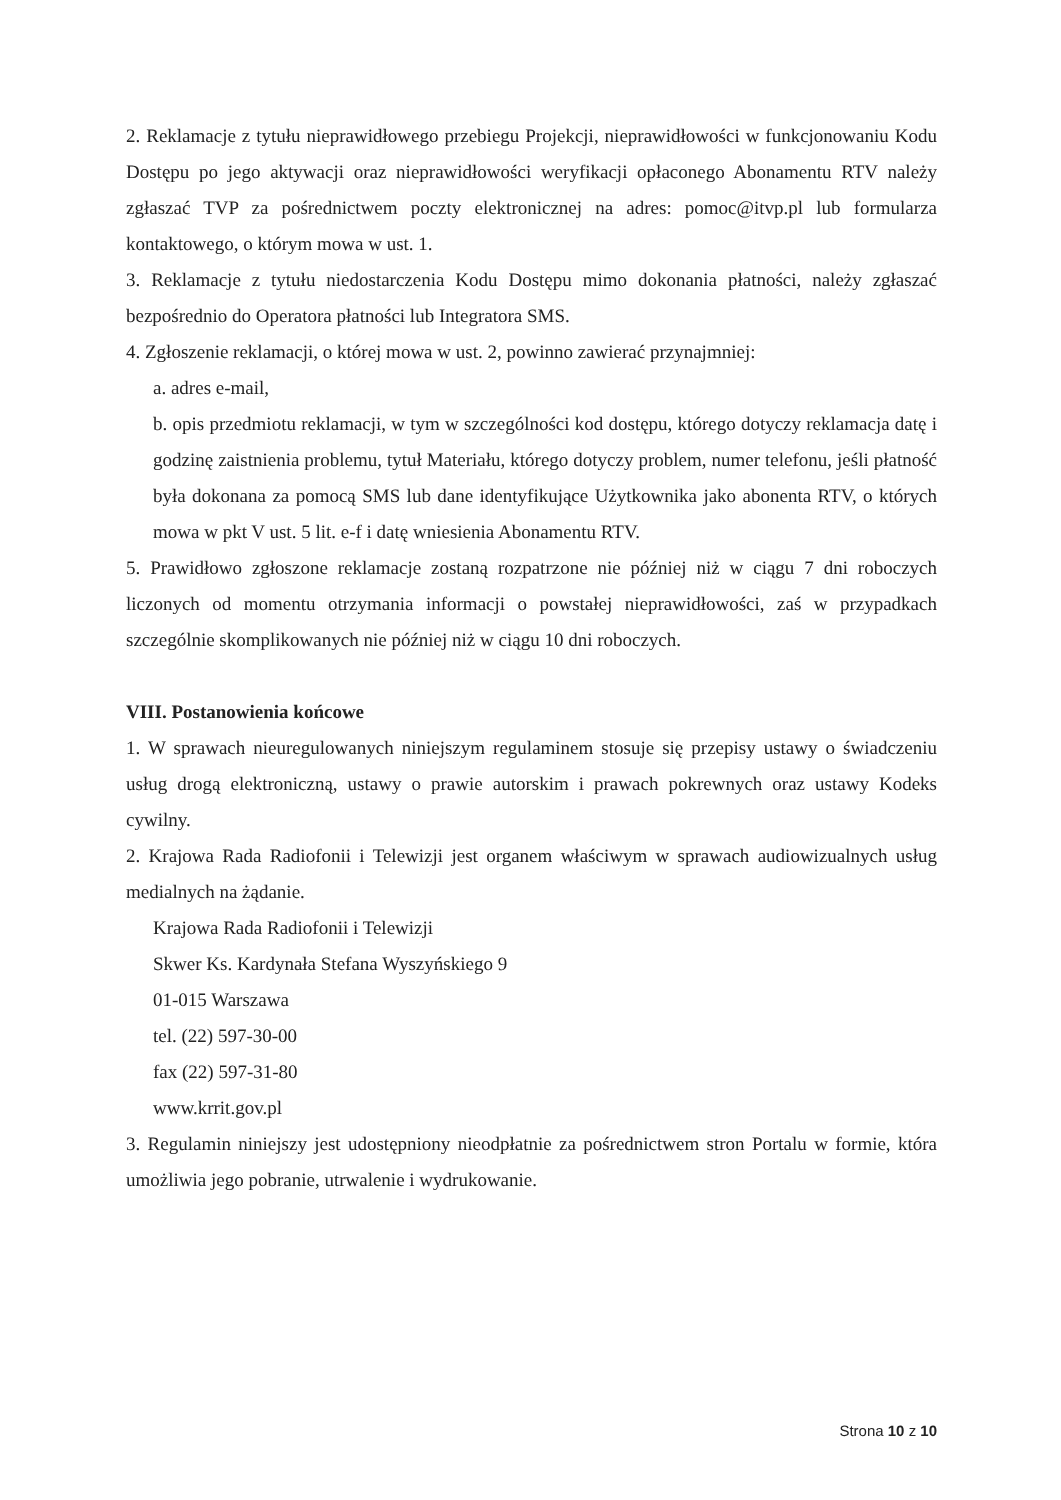2. Reklamacje z tytułu nieprawidłowego przebiegu Projekcji, nieprawidłowości w funkcjonowaniu Kodu Dostępu po jego aktywacji oraz nieprawidłowości weryfikacji opłaconego Abonamentu RTV należy zgłaszać TVP za pośrednictwem poczty elektronicznej na adres: pomoc@itvp.pl lub formularza kontaktowego, o którym mowa w ust. 1.
3. Reklamacje z tytułu niedostarczenia Kodu Dostępu mimo dokonania płatności, należy zgłaszać bezpośrednio do Operatora płatności lub Integratora SMS.
4. Zgłoszenie reklamacji, o której mowa w ust. 2, powinno zawierać przynajmniej:
a. adres e-mail,
b. opis przedmiotu reklamacji, w tym w szczególności kod dostępu, którego dotyczy reklamacja datę i godzinę zaistnienia problemu, tytuł Materiału, którego dotyczy problem, numer telefonu, jeśli płatność była dokonana za pomocą SMS lub dane identyfikujące Użytkownika jako abonenta RTV, o których mowa w pkt V ust. 5 lit. e-f i datę wniesienia Abonamentu RTV.
5. Prawidłowo zgłoszone reklamacje zostaną rozpatrzone nie później niż w ciągu 7 dni roboczych liczonych od momentu otrzymania informacji o powstałej nieprawidłowości, zaś w przypadkach szczególnie skomplikowanych nie później niż w ciągu 10 dni roboczych.
VIII. Postanowienia końcowe
1. W sprawach nieuregulowanych niniejszym regulaminem stosuje się przepisy ustawy o świadczeniu usług drogą elektroniczną, ustawy o prawie autorskim i prawach pokrewnych oraz ustawy Kodeks cywilny.
2. Krajowa Rada Radiofonii i Telewizji jest organem właściwym w sprawach audiowizualnych usług medialnych na żądanie.
Krajowa Rada Radiofonii i Telewizji
Skwer Ks. Kardynała Stefana Wyszyńskiego 9
01-015 Warszawa
tel. (22) 597-30-00
fax (22) 597-31-80
www.krrit.gov.pl
3. Regulamin niniejszy jest udostępniony nieodpłatnie za pośrednictwem stron Portalu w formie, która umożliwia jego pobranie, utrwalenie i wydrukowanie.
Strona 10 z 10